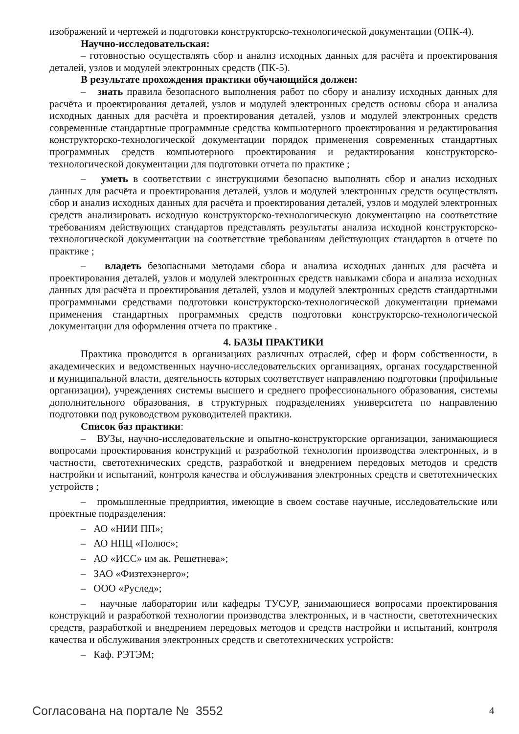изображений и чертежей и подготовки конструкторско-технологической документации (ОПК-4).
Научно-исследовательская:
– готовностью осуществлять сбор и анализ исходных данных для расчёта и проектирования деталей, узлов и модулей электронных средств (ПК-5).
В результате прохождения практики обучающийся должен:
– знать правила безопасного выполнения работ по сбору и анализу исходных данных для расчёта и проектирования деталей, узлов и модулей электронных средств основы сбора и анализа исходных данных для расчёта и проектирования деталей, узлов и модулей электронных средств современные стандартные программные средства компьютерного проектирования и редактирования конструкторско-технологической документации порядок применения современных стандартных программных средств компьютерного проектирования и редактирования конструкторско-технологической документации для подготовки отчета по практике ;
– уметь в соответствии с инструкциями безопасно выполнять сбор и анализ исходных данных для расчёта и проектирования деталей, узлов и модулей электронных средств осуществлять сбор и анализ исходных данных для расчёта и проектирования деталей, узлов и модулей электронных средств анализировать исходную конструкторско-технологическую документацию на соответствие требованиям действующих стандартов представлять результаты анализа исходной конструкторско-технологической документации на соответствие требованиям действующих стандартов в отчете по практике ;
– владеть безопасными методами сбора и анализа исходных данных для расчёта и проектирования деталей, узлов и модулей электронных средств навыками сбора и анализа исходных данных для расчёта и проектирования деталей, узлов и модулей электронных средств стандартными программными средствами подготовки конструкторско-технологической документации приемами применения стандартных программных средств подготовки конструкторско-технологической документации для оформления отчета по практике .
4. БАЗЫ ПРАКТИКИ
Практика проводится в организациях различных отраслей, сфер и форм собственности, в академических и ведомственных научно-исследовательских организациях, органах государственной и муниципальной власти, деятельность которых соответствует направлению подготовки (профильные организации), учреждениях системы высшего и среднего профессионального образования, системы дополнительного образования, в структурных подразделениях университета по направлению подготовки под руководством руководителей практики.
Список баз практики:
– ВУЗы, научно-исследовательские и опытно-конструкторские организации, занимающиеся вопросами проектирования конструкций и разработкой технологии производства электронных, и в частности, светотехнических средств, разработкой и внедрением передовых методов и средств настройки и испытаний, контроля качества и обслуживания электронных средств и светотехнических устройств ;
– промышленные предприятия, имеющие в своем составе научные, исследовательские или проектные подразделения:
– АО «НИИ ПП»;
– АО НПЦ «Полюс»;
– АО «ИСС» им ак. Решетнева»;
– ЗАО «Физтехэнерго»;
– ООО «Руслед»;
– научные лаборатории или кафедры ТУСУР, занимающиеся вопросами проектирования конструкций и разработкой технологии производства электронных, и в частности, светотехнических средств, разработкой и внедрением передовых методов и средств настройки и испытаний, контроля качества и обслуживания электронных средств и светотехнических устройств:
– Каф. РЭТЭМ;
Согласована на портале № 3552 4